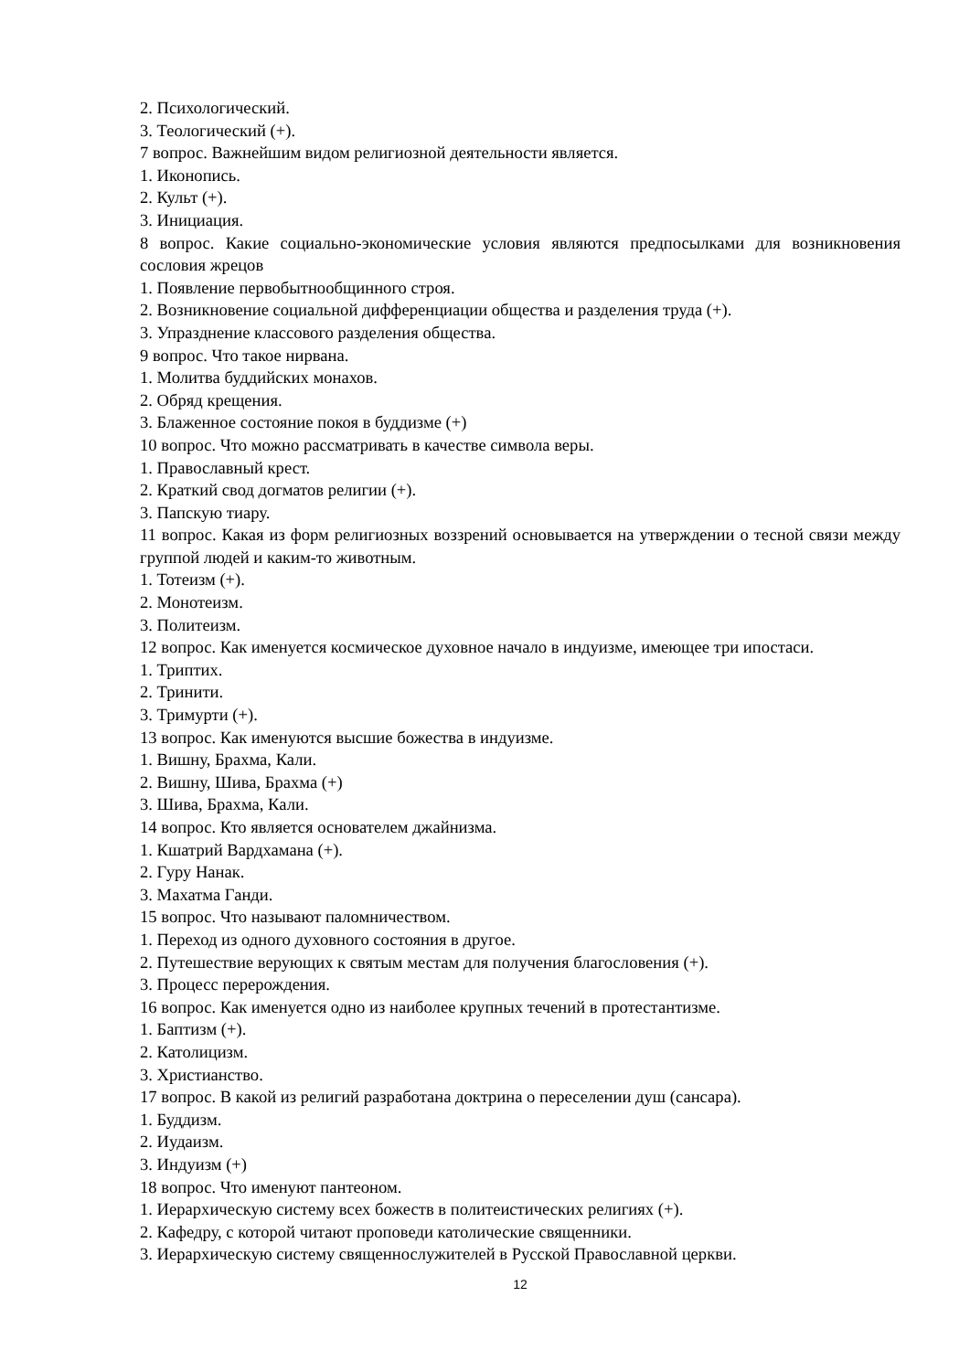2. Психологический.
3. Теологический (+).
7 вопрос. Важнейшим видом религиозной деятельности является.
1. Иконопись.
2. Культ (+).
3. Инициация.
8 вопрос. Какие социально-экономические условия являются предпосылками для возникновения сословия жрецов
1. Появление первобытнообщинного строя.
2. Возникновение социальной дифференциации общества и разделения труда (+).
3. Упразднение классового разделения общества.
9 вопрос. Что такое нирвана.
1. Молитва буддийских монахов.
2. Обряд крещения.
3. Блаженное состояние покоя в буддизме (+)
10 вопрос. Что можно рассматривать в качестве символа веры.
1. Православный крест.
2. Краткий свод догматов религии (+).
3. Папскую тиару.
11 вопрос. Какая из форм религиозных воззрений основывается на утверждении о тесной связи между группой людей и каким-то животным.
1. Тотеизм (+).
2. Монотеизм.
3. Политеизм.
12 вопрос. Как именуется космическое духовное начало в индуизме, имеющее три ипостаси.
1. Триптих.
2. Тринити.
3. Тримурти (+).
13 вопрос. Как именуются высшие божества в индуизме.
1. Вишну, Брахма, Кали.
2. Вишну, Шива, Брахма (+)
3. Шива, Брахма, Кали.
14 вопрос. Кто является основателем джайнизма.
1. Кшатрий Вардхамана (+).
2. Гуру Нанак.
3. Махатма Ганди.
15 вопрос. Что называют паломничеством.
1. Переход из одного духовного состояния в другое.
2. Путешествие верующих к святым местам для получения благословения (+).
3. Процесс перерождения.
16 вопрос. Как именуется одно из наиболее крупных течений в протестантизме.
1. Баптизм (+).
2. Католицизм.
3. Христианство.
17 вопрос. В какой из религий разработана доктрина о переселении душ (сансара).
1. Буддизм.
2. Иудаизм.
3. Индуизм (+)
18 вопрос. Что именуют пантеоном.
1. Иерархическую систему всех божеств в политеистических религиях (+).
2. Кафедру, с которой читают проповеди католические священники.
3. Иерархическую систему священнослужителей в Русской Православной церкви.
12